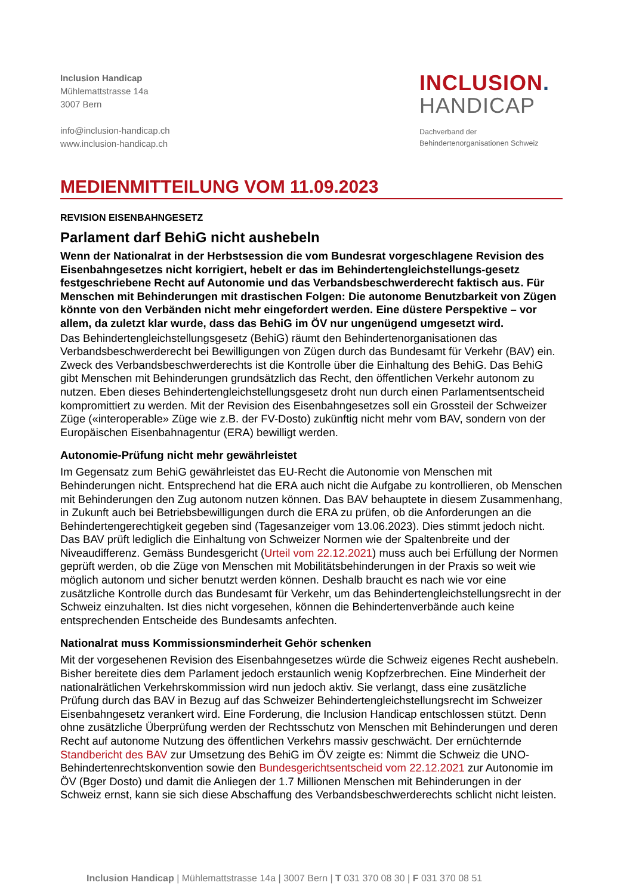Inclusion Handicap
Mühlemattstrasse 14a
3007 Bern
info@inclusion-handicap.ch
www.inclusion-handicap.ch
INCLUSION.
HANDICAP
Dachverband der
Behindertenorganisationen Schweiz
MEDIENMITTEILUNG VOM 11.09.2023
REVISION EISENBAHNGESETZ
Parlament darf BehiG nicht aushebeln
Wenn der Nationalrat in der Herbstsession die vom Bundesrat vorgeschlagene Revision des Eisenbahngesetzes nicht korrigiert, hebelt er das im Behindertengleichstellungs-gesetz festgeschriebene Recht auf Autonomie und das Verbandsbeschwerderecht faktisch aus. Für Menschen mit Behinderungen mit drastischen Folgen: Die autonome Benutzbarkeit von Zügen könnte von den Verbänden nicht mehr eingefordert werden. Eine düstere Perspektive – vor allem, da zuletzt klar wurde, dass das BehiG im ÖV nur ungenügend umgesetzt wird.
Das Behindertengleichstellungsgesetz (BehiG) räumt den Behindertenorganisationen das Verbandsbeschwerderecht bei Bewilligungen von Zügen durch das Bundesamt für Verkehr (BAV) ein. Zweck des Verbandsbeschwerderechts ist die Kontrolle über die Einhaltung des BehiG. Das BehiG gibt Menschen mit Behinderungen grundsätzlich das Recht, den öffentlichen Verkehr autonom zu nutzen. Eben dieses Behindertengleichstellungsgesetz droht nun durch einen Parlamentsentscheid kompromittiert zu werden. Mit der Revision des Eisenbahngesetzes soll ein Grossteil der Schweizer Züge («interoperable» Züge wie z.B. der FV-Dosto) zukünftig nicht mehr vom BAV, sondern von der Europäischen Eisenbahnagentur (ERA) bewilligt werden.
Autonomie-Prüfung nicht mehr gewährleistet
Im Gegensatz zum BehiG gewährleistet das EU-Recht die Autonomie von Menschen mit Behinderungen nicht. Entsprechend hat die ERA auch nicht die Aufgabe zu kontrollieren, ob Menschen mit Behinderungen den Zug autonom nutzen können. Das BAV behauptete in diesem Zusammenhang, in Zukunft auch bei Betriebsbewilligungen durch die ERA zu prüfen, ob die Anforderungen an die Behindertengerechtigkeit gegeben sind (Tagesanzeiger vom 13.06.2023). Dies stimmt jedoch nicht. Das BAV prüft lediglich die Einhaltung von Schweizer Normen wie der Spaltenbreite und der Niveaudifferenz. Gemäss Bundesgericht (Urteil vom 22.12.2021) muss auch bei Erfüllung der Normen geprüft werden, ob die Züge von Menschen mit Mobilitätsbehinderungen in der Praxis so weit wie möglich autonom und sicher benutzt werden können. Deshalb braucht es nach wie vor eine zusätzliche Kontrolle durch das Bundesamt für Verkehr, um das Behindertengleichstellungsrecht in der Schweiz einzuhalten. Ist dies nicht vorgesehen, können die Behindertenverbände auch keine entsprechenden Entscheide des Bundesamts anfechten.
Nationalrat muss Kommissionsminderheit Gehör schenken
Mit der vorgesehenen Revision des Eisenbahngesetzes würde die Schweiz eigenes Recht aushebeln. Bisher bereitete dies dem Parlament jedoch erstaunlich wenig Kopfzerbrechen. Eine Minderheit der nationalrätlichen Verkehrskommission wird nun jedoch aktiv. Sie verlangt, dass eine zusätzliche Prüfung durch das BAV in Bezug auf das Schweizer Behindertengleichstellungsrecht im Schweizer Eisenbahngesetz verankert wird. Eine Forderung, die Inclusion Handicap entschlossen stützt. Denn ohne zusätzliche Überprüfung werden der Rechtsschutz von Menschen mit Behinderungen und deren Recht auf autonome Nutzung des öffentlichen Verkehrs massiv geschwächt. Der ernüchternde Standbericht des BAV zur Umsetzung des BehiG im ÖV zeigte es: Nimmt die Schweiz die UNO-Behindertenrechtskonvention sowie den Bundesgerichtsentscheid vom 22.12.2021 zur Autonomie im ÖV (Bger Dosto) und damit die Anliegen der 1.7 Millionen Menschen mit Behinderungen in der Schweiz ernst, kann sie sich diese Abschaffung des Verbandsbeschwerderechts schlicht nicht leisten.
Inclusion Handicap | Mühlemattstrasse 14a | 3007 Bern | T 031 370 08 30 | F 031 370 08 51